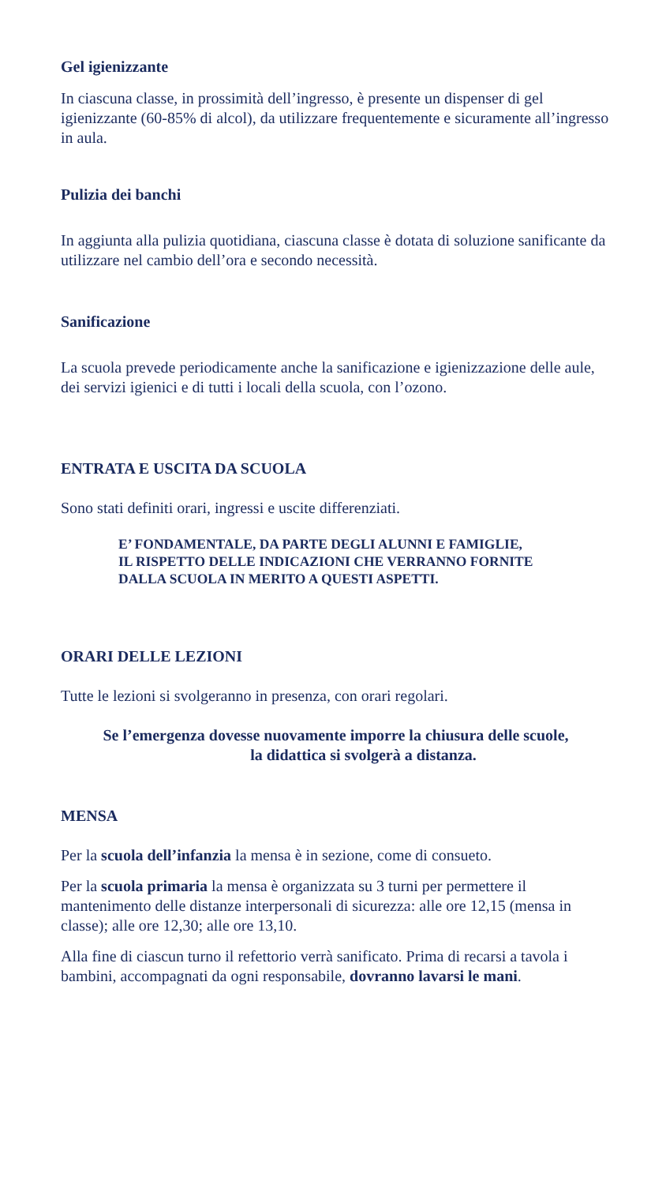Gel igienizzante
In ciascuna classe, in prossimità dell’ingresso, è presente un dispenser di gel igienizzante (60-85% di alcol), da utilizzare frequentemente e sicuramente all’ingresso in aula.
Pulizia dei banchi
In aggiunta alla pulizia quotidiana, ciascuna classe è dotata di soluzione sanificante da utilizzare nel cambio dell’ora e secondo necessità.
Sanificazione
La scuola prevede periodicamente anche la sanificazione e igienizzazione delle aule, dei servizi igienici e di tutti i locali della scuola, con l’ozono.
ENTRATA E USCITA DA SCUOLA
Sono stati definiti orari, ingressi e uscite differenziati.
E’ FONDAMENTALE, DA PARTE DEGLI ALUNNI E FAMIGLIE,
IL RISPETTO DELLE INDICAZIONI CHE VERRANNO FORNITE
DALLA SCUOLA IN MERITO A QUESTI ASPETTI.
ORARI DELLE LEZIONI
Tutte le lezioni si svolgeranno in presenza, con orari regolari.
Se l’emergenza dovesse nuovamente imporre la chiusura delle scuole,
la didattica si svolgerà a distanza.
MENSA
Per la scuola dell’infanzia la mensa è in sezione, come di consueto.
Per la scuola primaria la mensa è organizzata su 3 turni per permettere il mantenimento delle distanze interpersonali di sicurezza: alle ore 12,15 (mensa in classe); alle ore 12,30; alle ore 13,10.
Alla fine di ciascun turno il refettorio verrà sanificato. Prima di recarsi a tavola i bambini, accompagnati da ogni responsabile, dovranno lavarsi le mani.